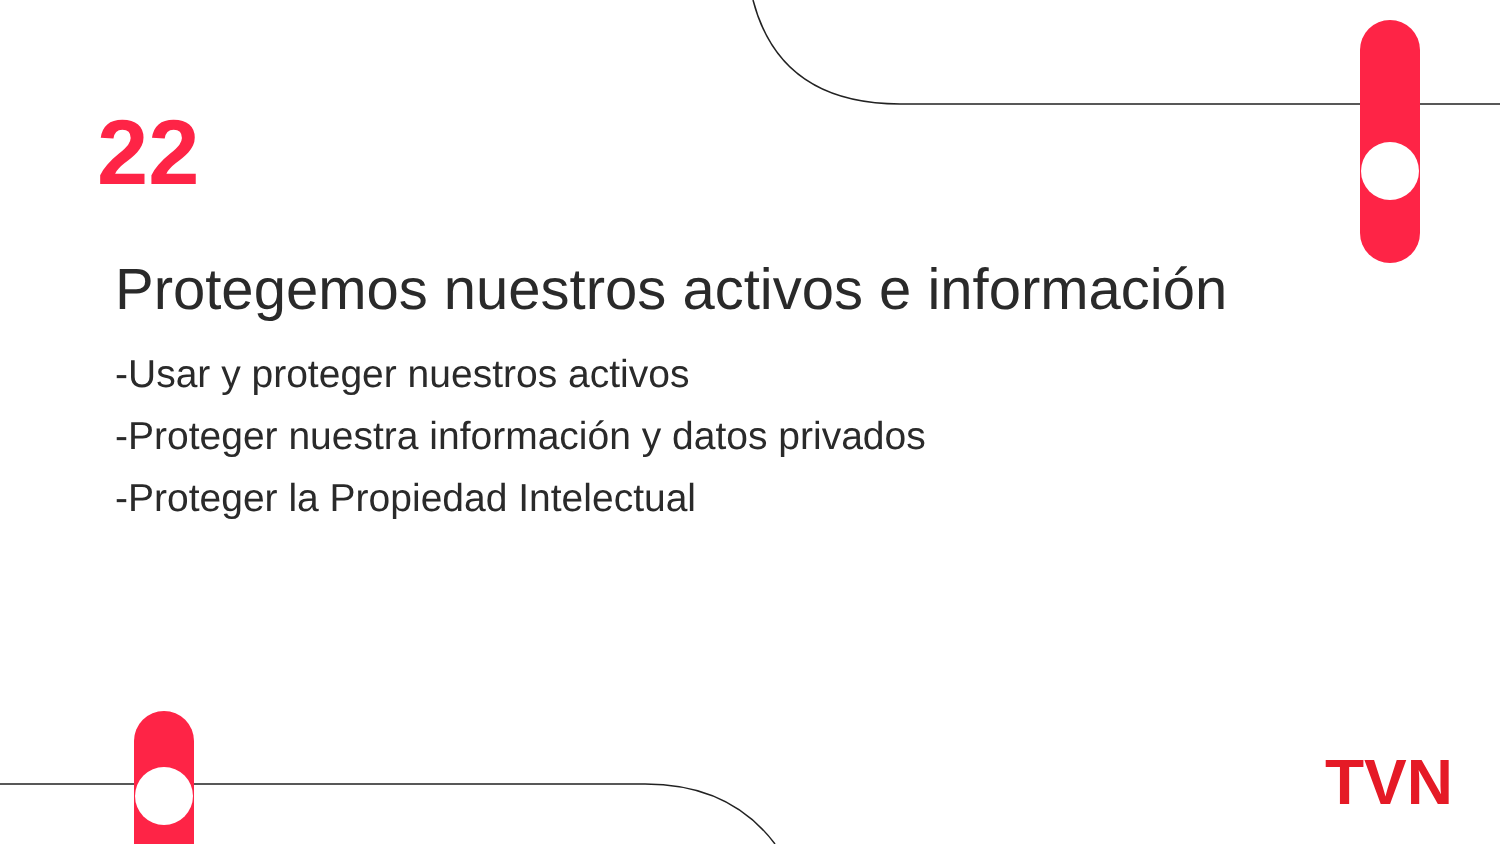22
Protegemos nuestros activos e información
-Usar y proteger nuestros activos
-Proteger nuestra información y datos privados
-Proteger la Propiedad Intelectual
TVN